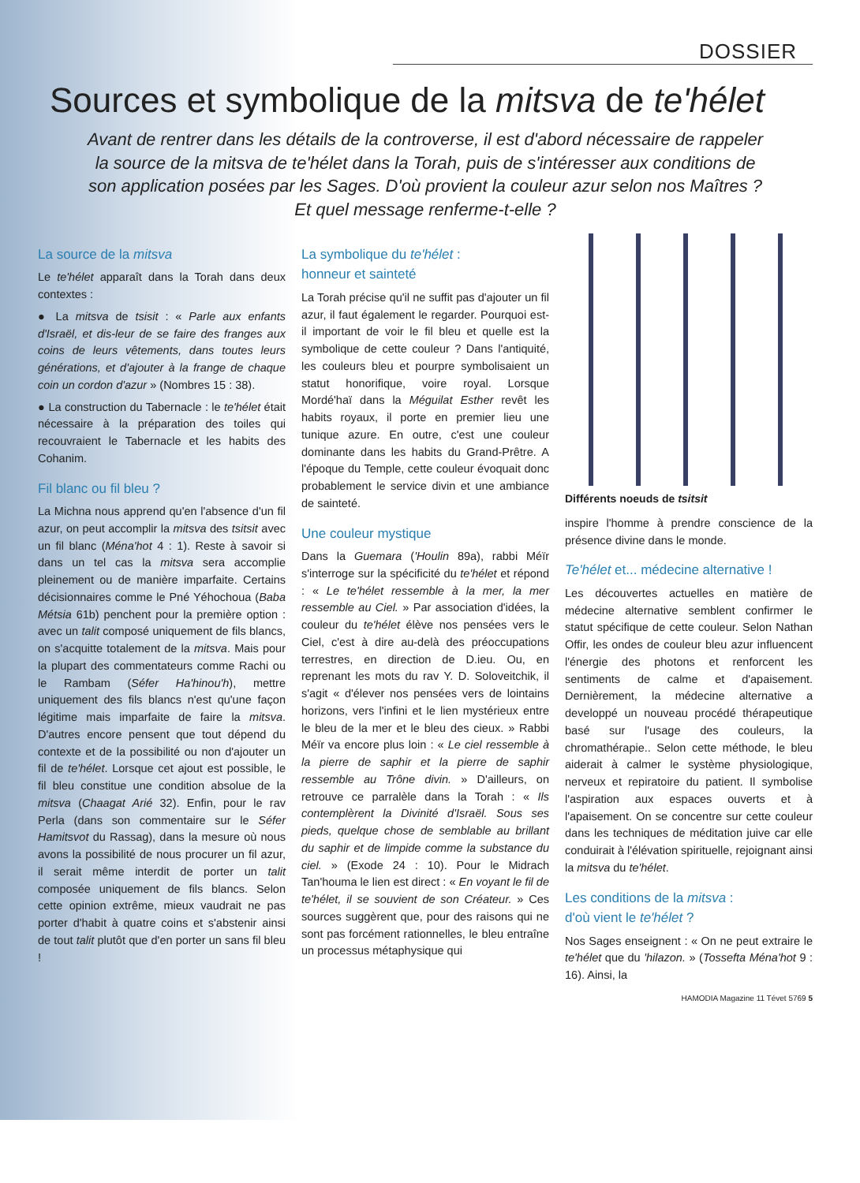DOSSIER
Sources et symbolique de la mitsva de te'hélet
Avant de rentrer dans les détails de la controverse, il est d'abord nécessaire de rappeler la source de la mitsva de te'hélet dans la Torah, puis de s'intéresser aux conditions de son application posées par les Sages. D'où provient la couleur azur selon nos Maîtres ? Et quel message renferme-t-elle ?
La source de la mitsva
Le te'hélet apparaît dans la Torah dans deux contextes :
● La mitsva de tsisit : « Parle aux enfants d'Israël, et dis-leur de se faire des franges aux coins de leurs vêtements, dans toutes leurs générations, et d'ajouter à la frange de chaque coin un cordon d'azur » (Nombres 15 : 38).
● La construction du Tabernacle : le te'hélet était nécessaire à la préparation des toiles qui recouvraient le Tabernacle et les habits des Cohanim.
Fil blanc ou fil bleu ?
La Michna nous apprend qu'en l'absence d'un fil azur, on peut accomplir la mitsva des tsitsit avec un fil blanc (Ména'hot 4 : 1). Reste à savoir si dans un tel cas la mitsva sera accomplie pleinement ou de manière imparfaite. Certains décisionnaires comme le Pné Yéhochoua (Baba Métsia 61b) penchent pour la première option : avec un talit composé uniquement de fils blancs, on s'acquitte totalement de la mitsva. Mais pour la plupart des commentateurs comme Rachi ou le Rambam (Séfer Ha'hinou'h), mettre uniquement des fils blancs n'est qu'une façon légitime mais imparfaite de faire la mitsva. D'autres encore pensent que tout dépend du contexte et de la possibilité ou non d'ajouter un fil de te'hélet. Lorsque cet ajout est possible, le fil bleu constitue une condition absolue de la mitsva (Chaagat Arié 32). Enfin, pour le rav Perla (dans son commentaire sur le Séfer Hamitsvot du Rassag), dans la mesure où nous avons la possibilité de nous procurer un fil azur, il serait même interdit de porter un talit composée uniquement de fils blancs. Selon cette opinion extrême, mieux vaudrait ne pas porter d'habit à quatre coins et s'abstenir ainsi de tout talit plutôt que d'en porter un sans fil bleu !
La symbolique du te'hélet :
honneur et sainteté
La Torah précise qu'il ne suffit pas d'ajouter un fil azur, il faut également le regarder. Pourquoi est-il important de voir le fil bleu et quelle est la symbolique de cette couleur ? Dans l'antiquité, les couleurs bleu et pourpre symbolisaient un statut honorifique, voire royal. Lorsque Mordé'haï dans la Méguilat Esther revêt les habits royaux, il porte en premier lieu une tunique azure. En outre, c'est une couleur dominante dans les habits du Grand-Prêtre. A l'époque du Temple, cette couleur évoquait donc probablement le service divin et une ambiance de sainteté.
Une couleur mystique
Dans la Guemara ('Houlin 89a), rabbi Méïr s'interroge sur la spécificité du te'hélet et répond : « Le te'hélet ressemble à la mer, la mer ressemble au Ciel. » Par association d'idées, la couleur du te'hélet élève nos pensées vers le Ciel, c'est à dire au-delà des préoccupations terrestres, en direction de D.ieu. Ou, en reprenant les mots du rav Y. D. Soloveitchik, il s'agit « d'élever nos pensées vers de lointains horizons, vers l'infini et le lien mystérieux entre le bleu de la mer et le bleu des cieux. » Rabbi Méïr va encore plus loin : « Le ciel ressemble à la pierre de saphir et la pierre de saphir ressemble au Trône divin. » D'ailleurs, on retrouve ce parralèle dans la Torah : « Ils contemplèrent la Divinité d'Israël. Sous ses pieds, quelque chose de semblable au brillant du saphir et de limpide comme la substance du ciel. » (Exode 24 : 10). Pour le Midrach Tan'houma le lien est direct : « En voyant le fil de te'hélet, il se souvient de son Créateur. » Ces sources suggèrent que, pour des raisons qui ne sont pas forcément rationnelles, le bleu entraîne un processus métaphysique qui
Différents noeuds de tsitsit
inspire l'homme à prendre conscience de la présence divine dans le monde.
Te'hélet et... médecine alternative !
Les découvertes actuelles en matière de médecine alternative semblent confirmer le statut spécifique de cette couleur. Selon Nathan Offir, les ondes de couleur bleu azur influencent l'énergie des photons et renforcent les sentiments de calme et d'apaisement. Dernièrement, la médecine alternative a developpé un nouveau procédé thérapeutique basé sur l'usage des couleurs, la chromathérapie.. Selon cette méthode, le bleu aiderait à calmer le système physiologique, nerveux et repiratoire du patient. Il symbolise l'aspiration aux espaces ouverts et à l'apaisement. On se concentre sur cette couleur dans les techniques de méditation juive car elle conduirait à l'élévation spirituelle, rejoignant ainsi la mitsva du te'hélet.
Les conditions de la mitsva :
d'où vient le te'hélet ?
Nos Sages enseignent : « On ne peut extraire le te'hélet que du 'hilazon. » (Tossefta Ména'hot 9 : 16). Ainsi, la
HAMODIA Magazine 11 Tévet 5769 5